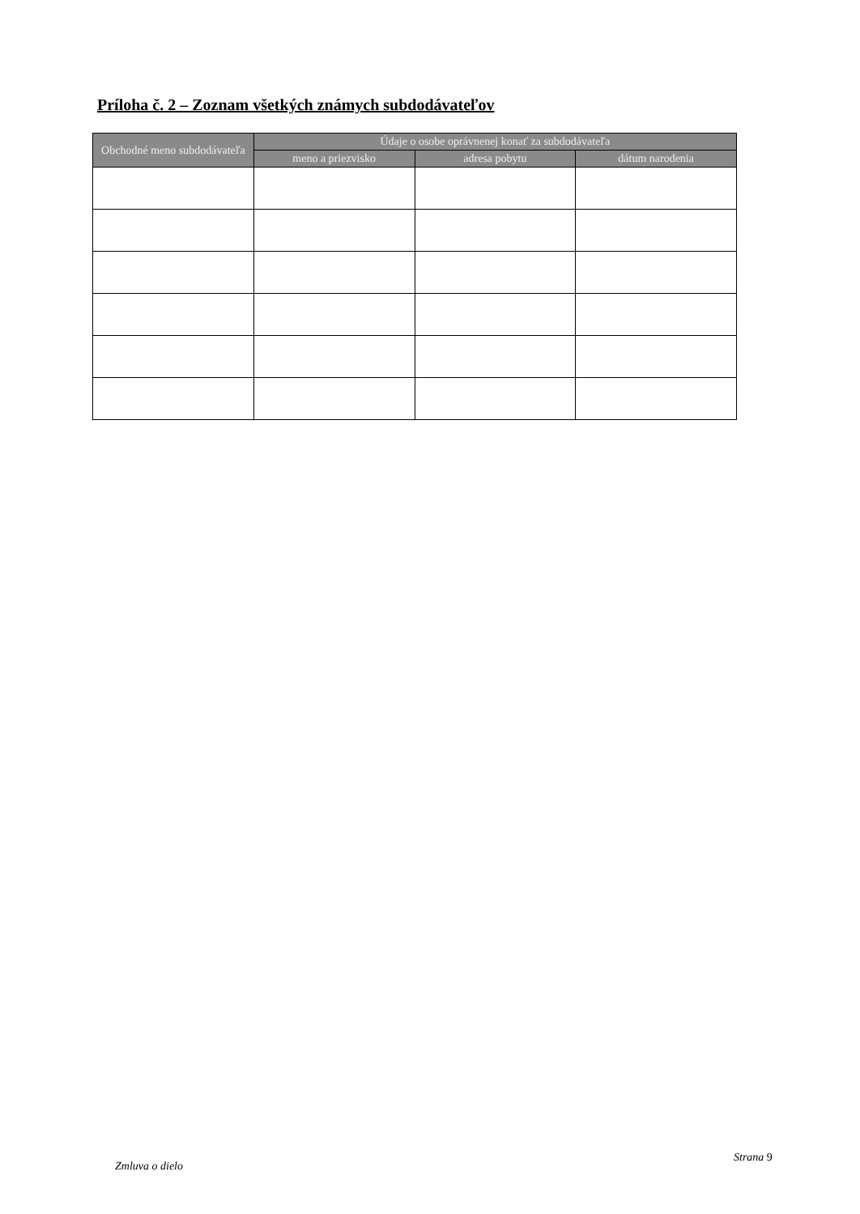Príloha č. 2 – Zoznam všetkých známych subdodávateľov
| Obchodné meno subdodávateľa | Údaje o osobe oprávnenej konať za subdodávateľa | | |
| --- | --- | --- | --- |
| | meno a priezvisko | adresa pobytu | dátum narodenia |
Zmluva o dielo
Strana 9